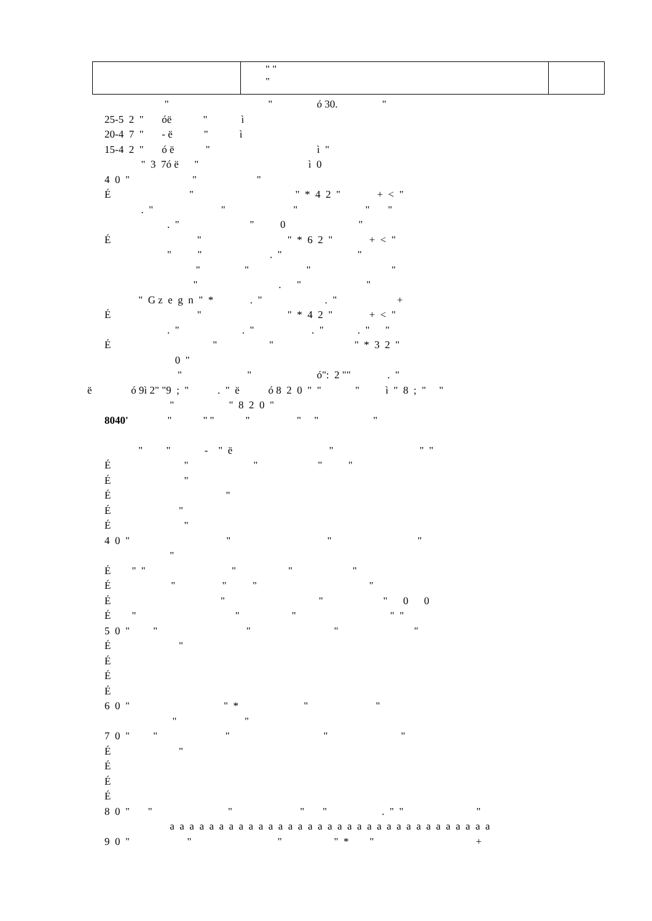| | " " " | |
" " ó 30. " 25-5 2 " óë " ì 20-4 7 " - ë " ì 15-4 2 " ó ë " ì " " 3 7ó ë " ì 0 4 0 " " " É " " * 4 2 " + < " . " " " " " . " " 0 " É " " * 6 2 " + < " " " . " " " " " " " . " " " G z e g n " * . " . " + É " " * 4 2 " + < " . " . " . " . " " É " " " * 3 2 " 0 " " " ó": 2 "" . " ë ó 9ì 2" "9 ; " . " ë ó 8 2 0 " " " ì " 8 ; " " " " 8 2 0 " 8040' " " " " " " " " " - " ë " " " É " " " " É " É " É " É " 4 0 " " " " " É " " " " " É " " " " É " " " 0 0 É " " " " " 5 0 " " " " " É " É É É 6 0 " " * " " " " 7 0 " " " " " É " É É É 8 0 " " " " " . " " " a a a a a a a a a a a a a a a a a a a a a a a a a a a a a a a a a 9 0 " " " " * " +